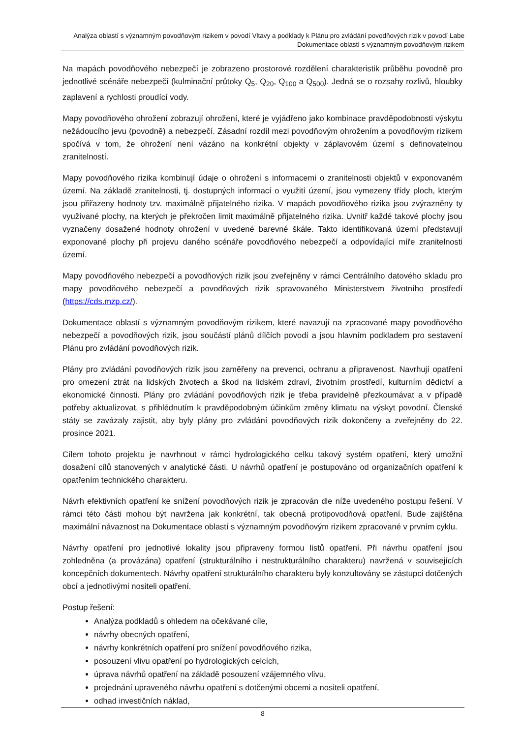Analýza oblastí s významným povodňovým rizikem v povodí Vltavy a podklady k Plánu pro zvládání povodňových rizik v povodí Labe
Dokumentace oblastí s významným povodňovým rizikem
Na mapách povodňového nebezpečí je zobrazeno prostorové rozdělení charakteristik průběhu povodně pro jednotlivé scénáře nebezpečí (kulminační průtoky Q<sub>5</sub>, Q<sub>20</sub>, Q<sub>100</sub> a Q<sub>500</sub>). Jedná se o rozsahy rozlivů, hloubky zaplavení a rychlosti proudící vody.
Mapy povodňového ohrožení zobrazují ohrožení, které je vyjádřeno jako kombinace pravděpodobnosti výskytu nežádoucího jevu (povodně) a nebezpečí. Zásadní rozdíl mezi povodňovým ohrožením a povodňovým rizikem spočívá v tom, že ohrožení není vázáno na konkrétní objekty v záplavovém území s definovatelnou zranitelností.
Mapy povodňového rizika kombinují údaje o ohrožení s informacemi o zranitelnosti objektů v exponovaném území. Na základě zranitelnosti, tj. dostupných informací o využití území, jsou vymezeny třídy ploch, kterým jsou přiřazeny hodnoty tzv. maximálně přijatelného rizika. V mapách povodňového rizika jsou zvýrazněny ty využívané plochy, na kterých je překročen limit maximálně přijatelného rizika. Uvnitř každé takové plochy jsou vyznačeny dosažené hodnoty ohrožení v uvedené barevné škále. Takto identifikovaná území představují exponované plochy při projevu daného scénáře povodňového nebezpečí a odpovídající míře zranitelnosti území.
Mapy povodňového nebezpečí a povodňových rizik jsou zveřejněny v rámci Centrálního datového skladu pro mapy povodňového nebezpečí a povodňových rizik spravovaného Ministerstvem životního prostředí (https://cds.mzp.cz/).
Dokumentace oblastí s významným povodňovým rizikem, které navazují na zpracované mapy povodňového nebezpečí a povodňových rizik, jsou součástí plánů dílčích povodí a jsou hlavním podkladem pro sestavení Plánu pro zvládání povodňových rizik.
Plány pro zvládání povodňových rizik jsou zaměřeny na prevenci, ochranu a připravenost. Navrhují opatření pro omezení ztrát na lidských životech a škod na lidském zdraví, životním prostředí, kulturním dědictví a ekonomické činnosti. Plány pro zvládání povodňových rizik je třeba pravidelně přezkoumávat a v případě potřeby aktualizovat, s přihlédnutím k pravděpodobným účinkům změny klimatu na výskyt povodní. Členské státy se zavázaly zajistit, aby byly plány pro zvládání povodňových rizik dokončeny a zveřejněny do 22. prosince 2021.
Cílem tohoto projektu je navrhnout v rámci hydrologického celku takový systém opatření, který umožní dosažení cílů stanovených v analytické části. U návrhů opatření je postupováno od organizačních opatření k opatřením technického charakteru.
Návrh efektivních opatření ke snížení povodňových rizik je zpracován dle níže uvedeného postupu řešení. V rámci této části mohou být navržena jak konkrétní, tak obecná protipovodňová opatření. Bude zajištěna maximální návaznost na Dokumentace oblastí s významným povodňovým rizikem zpracované v prvním cyklu.
Návrhy opatření pro jednotlivé lokality jsou připraveny formou listů opatření. Při návrhu opatření jsou zohledněna (a provázána) opatření (strukturálního i nestrukturálního charakteru) navržená v souvisejících koncepčních dokumentech. Návrhy opatření strukturálního charakteru byly konzultovány se zástupci dotčených obcí a jednotlivými nositeli opatření.
Postup řešení:
Analýza podkladů s ohledem na očekávané cíle,
návrhy obecných opatření,
návrhy konkrétních opatření pro snížení povodňového rizika,
posouzení vlivu opatření po hydrologických celcích,
úprava návrhů opatření na základě posouzení vzájemného vlivu,
projednání upraveného návrhu opatření s dotčenými obcemi a nositeli opatření,
odhad investičních náklad,
8